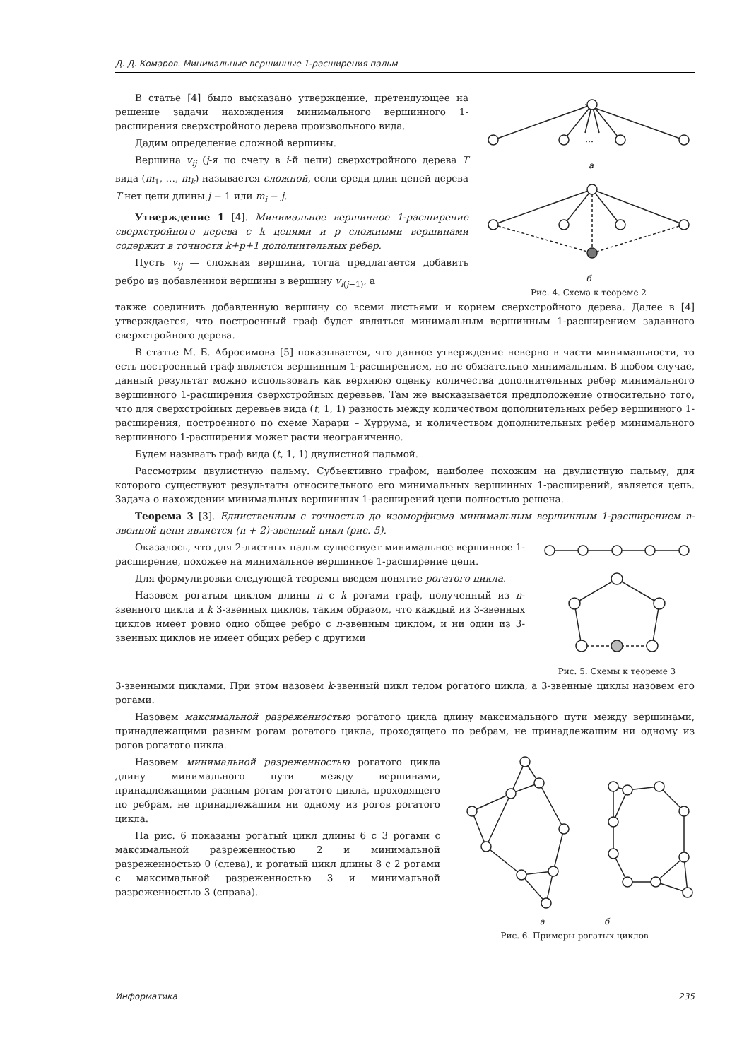Д. Д. Комаров. Минимальные вершинные 1-расширения пальм
В статье [4] было высказано утверждение, претендующее на решение задачи нахождения минимального вершинного 1-расширения сверхстройного дерева произвольного вида.
Дадим определение сложной вершины.
Вершина v<sub>ij</sub> (j-я по счету в i-й цепи) сверхстройного дерева T вида (m<sub>1</sub>, …, m<sub>k</sub>) называется сложной, если среди длин цепей дерева T нет цепи длины j − 1 или m<sub>i</sub> − j.
Утверждение 1 [4]. Минимальное вершинное 1-расширение сверхстройного дерева с k цепями и p сложными вершинами содержит в точности k+p+1 дополнительных ребер.
Пусть v<sub>ij</sub> — сложная вершина, тогда предлагается добавить ребро из добавленной вершины в вершину v<sub>i(j−1)</sub>, а
…
а
б
Рис. 4. Схема к теореме 2
также соединить добавленную вершину со всеми листьями и корнем сверхстройного дерева. Далее в [4] утверждается, что построенный граф будет являться минимальным вершинным 1-расширением заданного сверхстройного дерева.
В статье М. Б. Абросимова [5] показывается, что данное утверждение неверно в части минимальности, то есть построенный граф является вершинным 1-расширением, но не обязательно минимальным. В любом случае, данный результат можно использовать как верхнюю оценку количества дополнительных ребер минимального вершинного 1-расширения сверхстройных деревьев. Там же высказывается предположение относительно того, что для сверхстройных деревьев вида (t, 1, 1) разность между количеством дополнительных ребер вершинного 1-расширения, построенного по схеме Харари – Хуррума, и количеством дополнительных ребер минимального вершинного 1-расширения может расти неограниченно.
Будем называть граф вида (t, 1, 1) двулистной пальмой.
Рассмотрим двулистную пальму. Субъективно графом, наиболее похожим на двулистную пальму, для которого существуют результаты относительного его минимальных вершинных 1-расширений, является цепь. Задача о нахождении минимальных вершинных 1-расширений цепи полностью решена.
Теорема 3 [3]. Единственным с точностью до изоморфизма минимальным вершинным 1-расширением n-звенной цепи является (n + 2)-звенный цикл (рис. 5).
Оказалось, что для 2-листных пальм существует минимальное вершинное 1-расширение, похожее на минимальное вершинное 1-расширение цепи.
Для формулировки следующей теоремы введем понятие рогатого цикла.
Назовем рогатым циклом длины n с k рогами граф, полученный из n-звенного цикла и k 3-звенных циклов, таким образом, что каждый из 3-звенных циклов имеет ровно одно общее ребро с n-звенным циклом, и ни один из 3-звенных циклов не имеет общих ребер с другими
Рис. 5. Схемы к теореме 3
3-звенными циклами. При этом назовем k-звенный цикл телом рогатого цикла, а 3-звенные циклы назовем его рогами.
Назовем максимальной разреженностью рогатого цикла длину максимального пути между вершинами, принадлежащими разным рогам рогатого цикла, проходящего по ребрам, не принадлежащим ни одному из рогов рогатого цикла.
Назовем минимальной разреженностью рогатого цикла длину минимального пути между вершинами, принадлежащими разным рогам рогатого цикла, проходящего по ребрам, не принадлежащим ни одному из рогов рогатого цикла.
На рис. 6 показаны рогатый цикл длины 6 с 3 рогами с максимальной разреженностью 2 и минимальной разреженностью 0 (слева), и рогатый цикл длины 8 с 2 рогами с максимальной разреженностью 3 и минимальной разреженностью 3 (справа).
а б
Рис. 6. Примеры рогатых циклов
Информатика 235